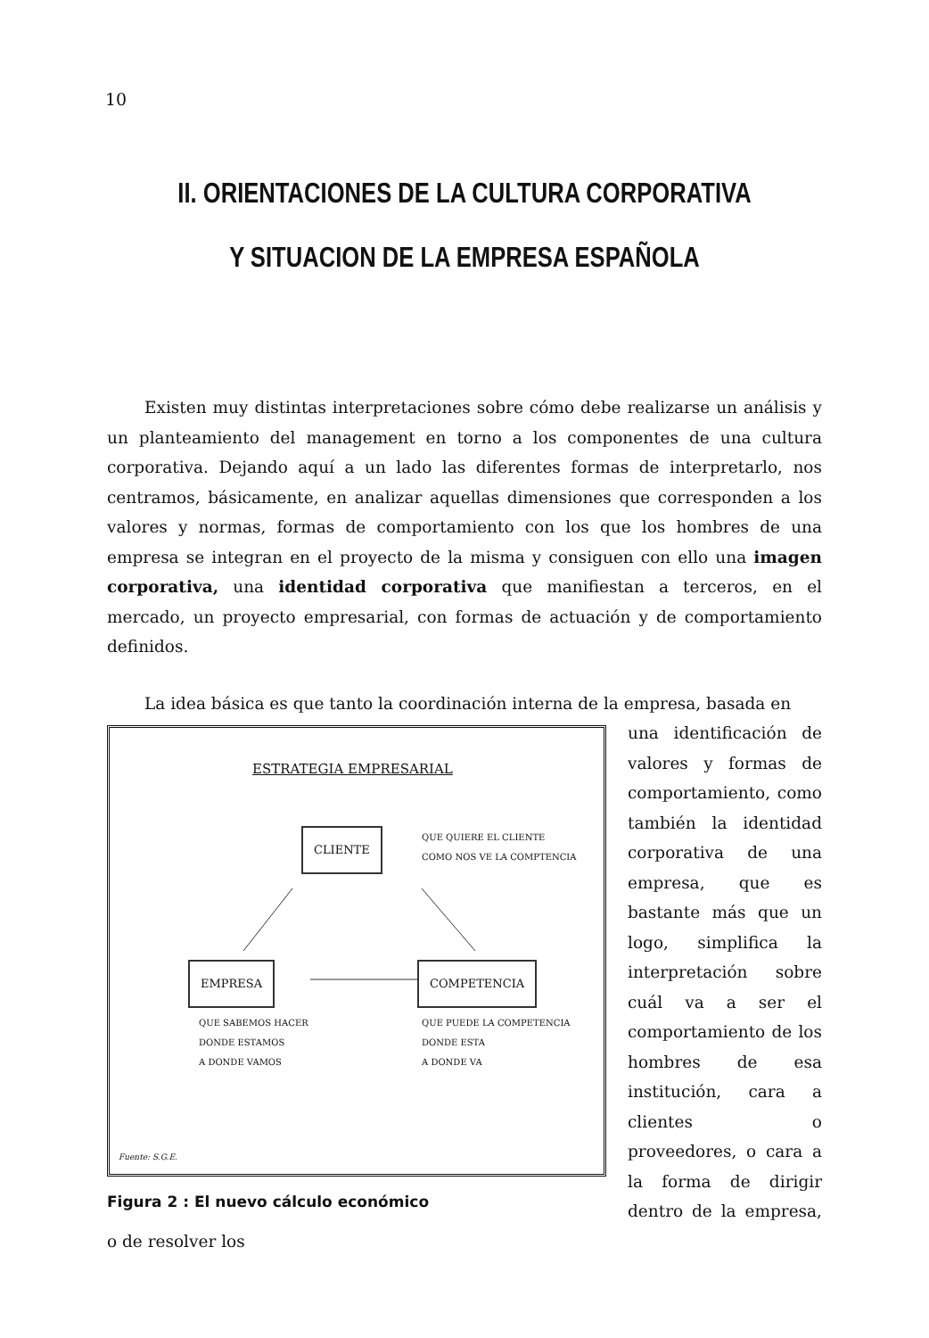10
II. ORIENTACIONES DE LA CULTURA CORPORATIVA
Y SITUACION DE LA EMPRESA ESPAÑOLA
Existen muy distintas interpretaciones sobre cómo debe realizarse un análisis y un planteamiento del management en torno a los componentes de una cultura corporativa. Dejando aquí a un lado las diferentes formas de interpretarlo, nos centramos, básicamente, en analizar aquellas dimensiones que corresponden a los valores y normas, formas de comportamiento con los que los hombres de una empresa se integran en el proyecto de la misma y consiguen con ello una imagen corporativa, una identidad corporativa que manifiestan a terceros, en el mercado, un proyecto empresarial, con formas de actuación y de comportamiento definidos.
La idea básica es que tanto la coordinación interna de la empresa, basada en
ESTRATEGIA EMPRESARIAL
CLIENTE
QUE QUIERE EL CLIENTE
COMO NOS VE LA COMPTENCIA
EMPRESA COMPETENCIA
QUE SABEMOS HACER
DONDE ESTAMOS
A DONDE VAMOS
QUE PUEDE LA COMPETENCIA
DONDE ESTA
A DONDE VA
Fuente: S.G.E.
Figura 2 : El nuevo cálculo económico
una identificación de valores y formas de comportamiento, como también la identidad corporativa de una empresa, que es bastante más que un logo, simplifica la interpretación sobre cuál va a ser el comportamiento de los hombres de esa institución, cara a clientes o proveedores, o cara a la forma de dirigir dentro de la empresa, o de resolver los